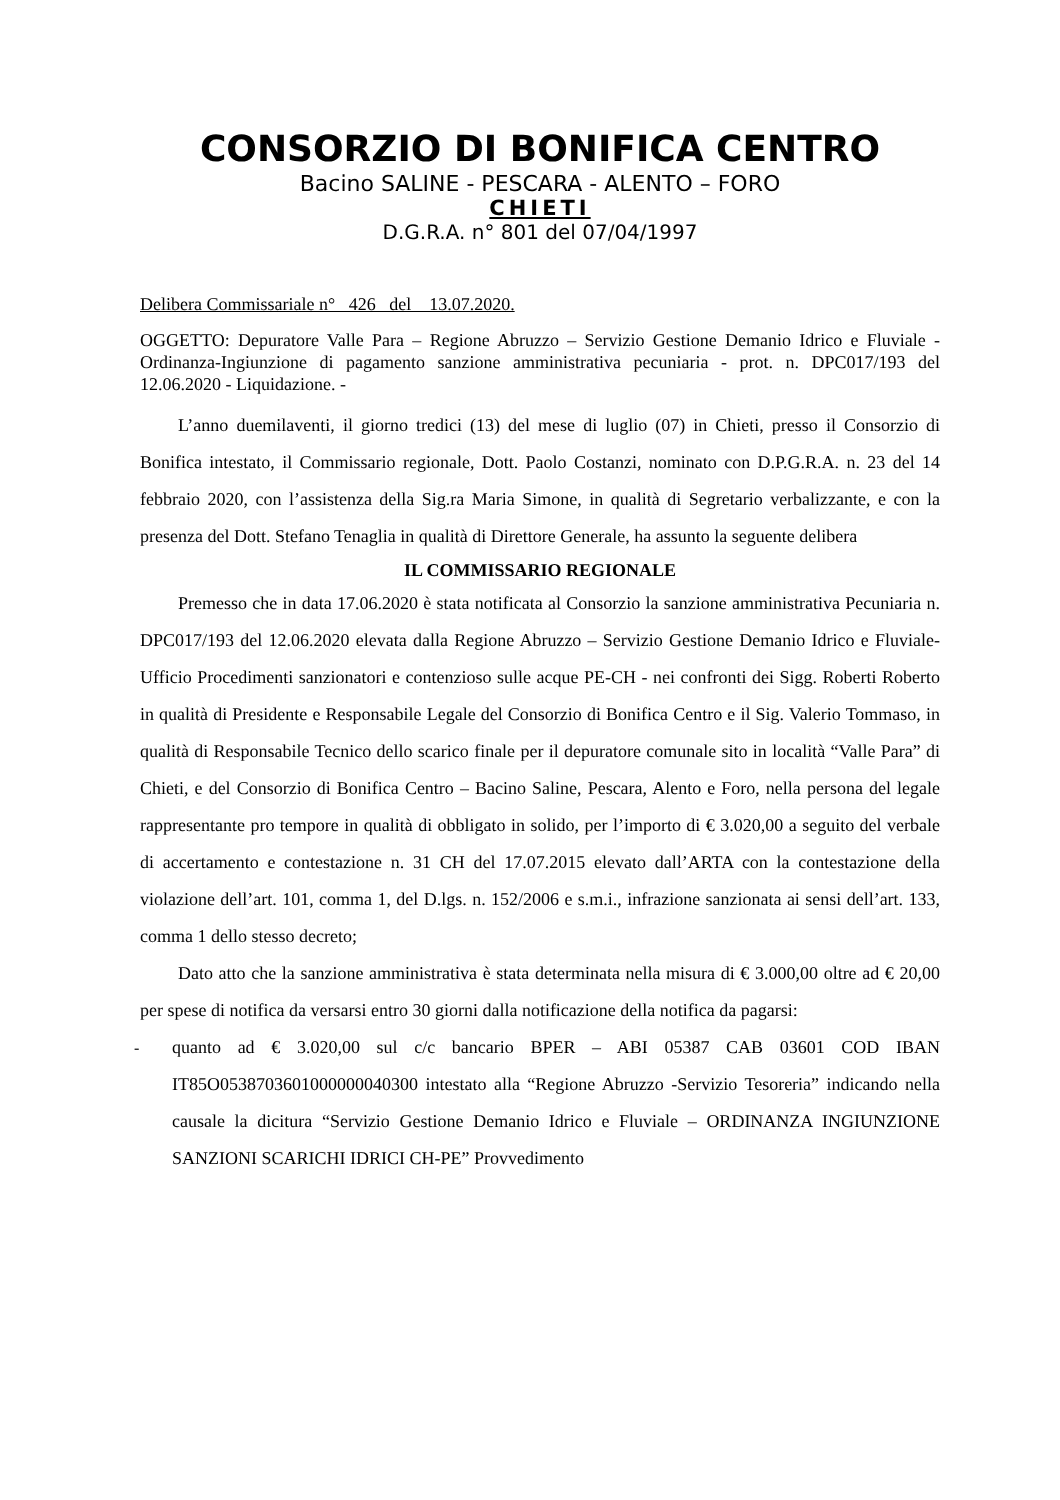CONSORZIO DI BONIFICA CENTRO
Bacino SALINE - PESCARA - ALENTO – FORO
CHIETI
D.G.R.A. n° 801 del 07/04/1997
Delibera Commissariale n° 426 del 13.07.2020.
OGGETTO: Depuratore Valle Para – Regione Abruzzo – Servizio Gestione Demanio Idrico e Fluviale - Ordinanza-Ingiunzione di pagamento sanzione amministrativa pecuniaria - prot. n. DPC017/193 del 12.06.2020 - Liquidazione. -
L’anno duemilaventi, il giorno tredici (13) del mese di luglio (07) in Chieti, presso il Consorzio di Bonifica intestato, il Commissario regionale, Dott. Paolo Costanzi, nominato con D.P.G.R.A. n. 23 del 14 febbraio 2020, con l’assistenza della Sig.ra Maria Simone, in qualità di Segretario verbalizzante, e con la presenza del Dott. Stefano Tenaglia in qualità di Direttore Generale, ha assunto la seguente delibera
IL COMMISSARIO REGIONALE
Premesso che in data 17.06.2020 è stata notificata al Consorzio la sanzione amministrativa Pecuniaria n. DPC017/193 del 12.06.2020 elevata dalla Regione Abruzzo – Servizio Gestione Demanio Idrico e Fluviale- Ufficio Procedimenti sanzionatori e contenzioso sulle acque PE-CH - nei confronti dei Sigg. Roberti Roberto in qualità di Presidente e Responsabile Legale del Consorzio di Bonifica Centro e il Sig. Valerio Tommaso, in qualità di Responsabile Tecnico dello scarico finale per il depuratore comunale sito in località “Valle Para” di Chieti, e del Consorzio di Bonifica Centro – Bacino Saline, Pescara, Alento e Foro, nella persona del legale rappresentante pro tempore in qualità di obbligato in solido, per l’importo di € 3.020,00 a seguito del verbale di accertamento e contestazione n. 31 CH del 17.07.2015 elevato dall’ARTA con la contestazione della violazione dell’art. 101, comma 1, del D.lgs. n. 152/2006 e s.m.i., infrazione sanzionata ai sensi dell’art. 133, comma 1 dello stesso decreto;
Dato atto che la sanzione amministrativa è stata determinata nella misura di € 3.000,00 oltre ad € 20,00 per spese di notifica da versarsi entro 30 giorni dalla notificazione della notifica da pagarsi:
- quanto ad € 3.020,00 sul c/c bancario BPER – ABI 05387 CAB 03601 COD IBAN IT85O0538703601000000040300 intestato alla “Regione Abruzzo -Servizio Tesoreria” indicando nella causale la dicitura “Servizio Gestione Demanio Idrico e Fluviale – ORDINANZA INGIUNZIONE SANZIONI SCARICHI IDRICI CH-PE” Provvedimento